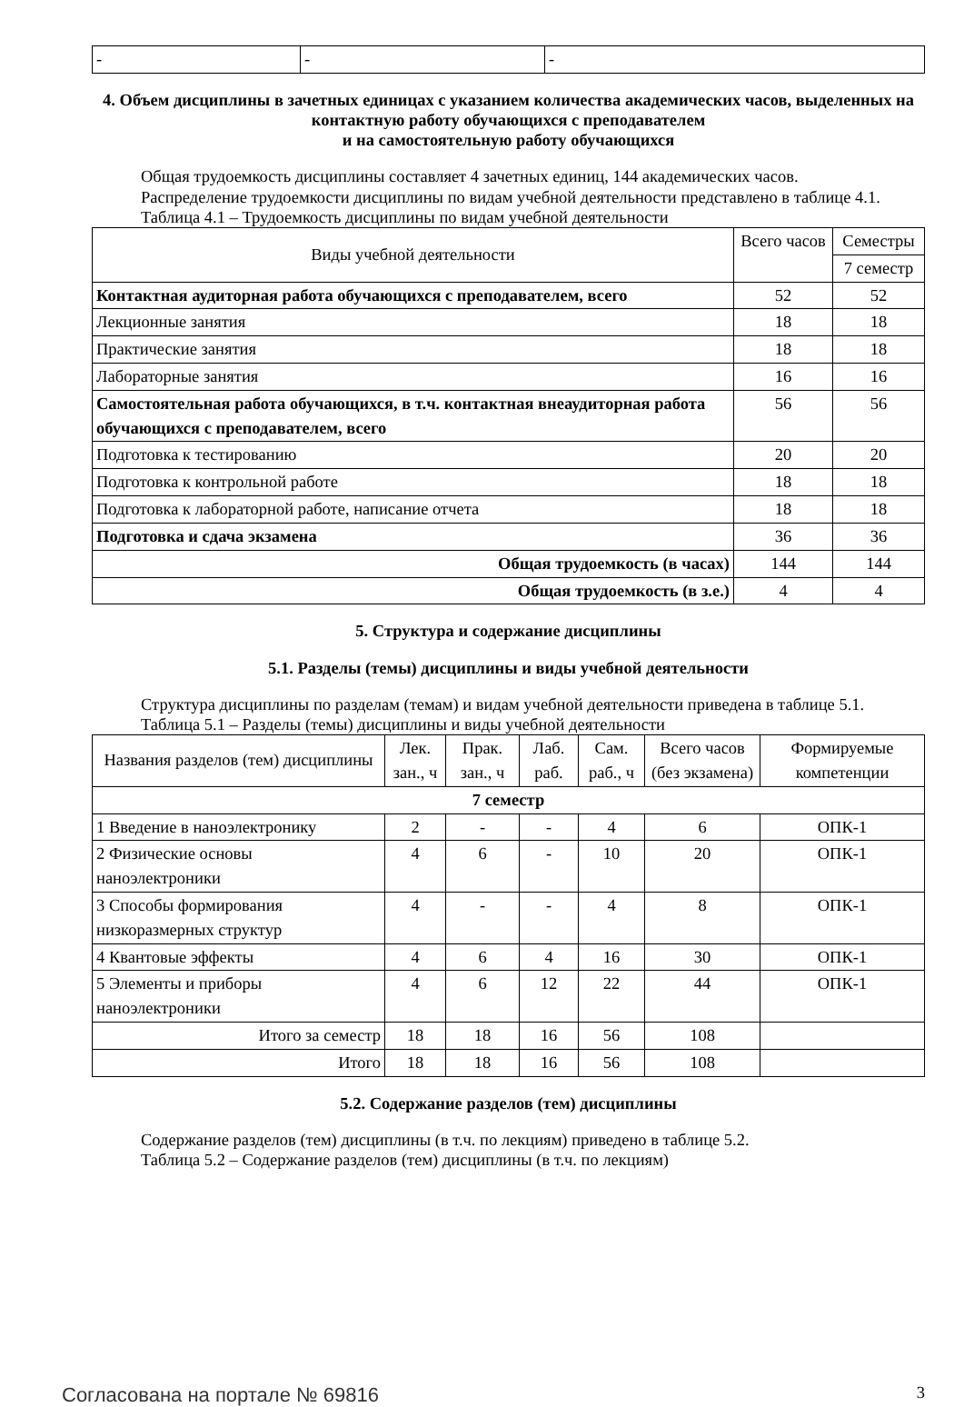| - | - | - |
4. Объем дисциплины в зачетных единицах с указанием количества академических часов, выделенных на контактную работу обучающихся с преподавателем
и на самостоятельную работу обучающихся
Общая трудоемкость дисциплины составляет 4 зачетных единиц, 144 академических часов.
Распределение трудоемкости дисциплины по видам учебной деятельности представлено в таблице 4.1.
Таблица 4.1 – Трудоемкость дисциплины по видам учебной деятельности
| Виды учебной деятельности | Всего часов | Семестры |
| --- | --- | --- |
| | | 7 семестр |
| Контактная аудиторная работа обучающихся с преподавателем, всего | 52 | 52 |
| Лекционные занятия | 18 | 18 |
| Практические занятия | 18 | 18 |
| Лабораторные занятия | 16 | 16 |
| Самостоятельная работа обучающихся, в т.ч. контактная внеаудиторная работа обучающихся с преподавателем, всего | 56 | 56 |
| Подготовка к тестированию | 20 | 20 |
| Подготовка к контрольной работе | 18 | 18 |
| Подготовка к лабораторной работе, написание отчета | 18 | 18 |
| Подготовка и сдача экзамена | 36 | 36 |
| Общая трудоемкость (в часах) | 144 | 144 |
| Общая трудоемкость (в з.е.) | 4 | 4 |
5. Структура и содержание дисциплины
5.1. Разделы (темы) дисциплины и виды учебной деятельности
Структура дисциплины по разделам (темам) и видам учебной деятельности приведена в таблице 5.1.
Таблица 5.1 – Разделы (темы) дисциплины и виды учебной деятельности
| Названия разделов (тем) дисциплины | Лек. зан., ч | Прак. зан., ч | Лаб. раб. | Сам. раб., ч | Всего часов (без экзамена) | Формируемые компетенции |
| --- | --- | --- | --- | --- | --- | --- |
| 7 семестр | | | | | | |
| 1 Введение в наноэлектронику | 2 | - | - | 4 | 6 | ОПК-1 |
| 2 Физические основы наноэлектроники | 4 | 6 | - | 10 | 20 | ОПК-1 |
| 3 Способы формирования низкоразмерных структур | 4 | - | - | 4 | 8 | ОПК-1 |
| 4 Квантовые эффекты | 4 | 6 | 4 | 16 | 30 | ОПК-1 |
| 5 Элементы и приборы наноэлектроники | 4 | 6 | 12 | 22 | 44 | ОПК-1 |
| Итого за семестр | 18 | 18 | 16 | 56 | 108 | |
| Итого | 18 | 18 | 16 | 56 | 108 | |
5.2. Содержание разделов (тем) дисциплины
Содержание разделов (тем) дисциплины (в т.ч. по лекциям) приведено в таблице 5.2.
Таблица 5.2 – Содержание разделов (тем) дисциплины (в т.ч. по лекциям)
Согласована на портале № 69816 3